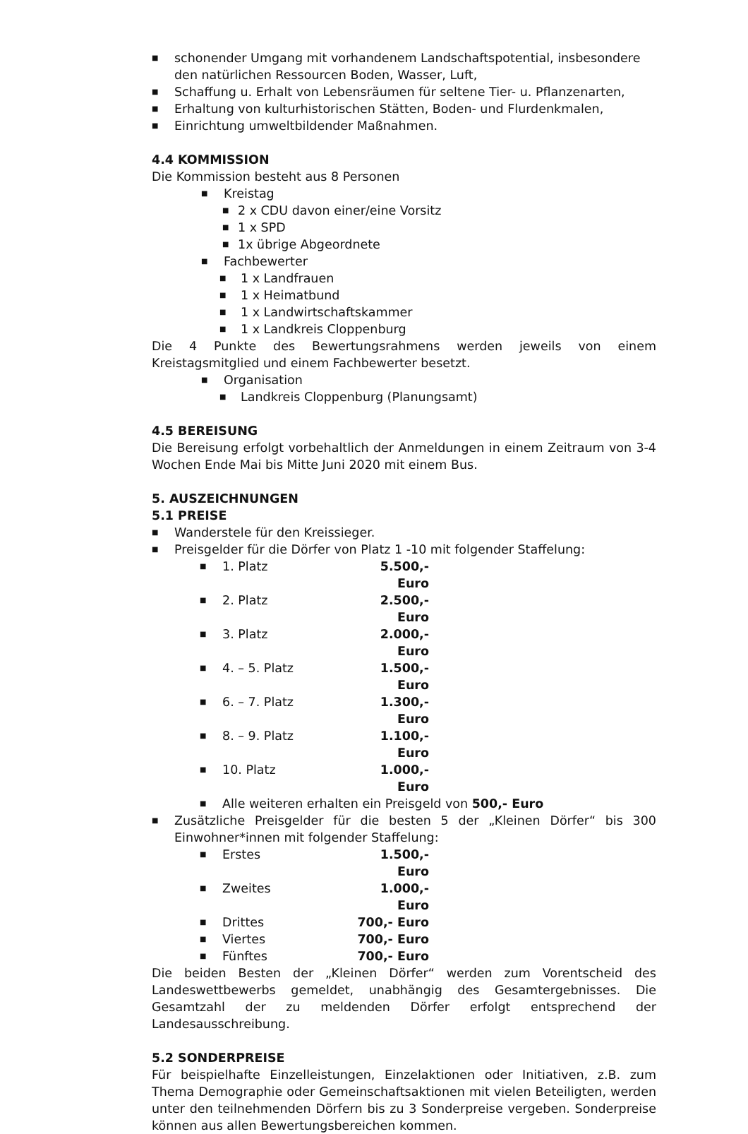■ schonender Umgang mit vorhandenem Landschaftspotential, insbesondere den natürlichen Ressourcen Boden, Wasser, Luft,
■ Schaffung u. Erhalt von Lebensräumen für seltene Tier- u. Pflanzenarten,
■ Erhaltung von kulturhistorischen Stätten, Boden- und Flurdenkmalen,
■ Einrichtung umweltbildender Maßnahmen.
4.4 KOMMISSION
Die Kommission besteht aus 8 Personen
■ Kreistag
■ 2 x CDU davon einer/eine Vorsitz
■ 1 x SPD
■ 1x übrige Abgeordnete
■ Fachbewerter
■ 1 x Landfrauen
■ 1 x Heimatbund
■ 1 x Landwirtschaftskammer
■ 1 x Landkreis Cloppenburg
Die 4 Punkte des Bewertungsrahmens werden jeweils von einem Kreistagsmitglied und einem Fachbewerter besetzt.
■ Organisation
■ Landkreis Cloppenburg (Planungsamt)
4.5 BEREISUNG
Die Bereisung erfolgt vorbehaltlich der Anmeldungen in einem Zeitraum von 3-4 Wochen Ende Mai bis Mitte Juni 2020 mit einem Bus.
5. AUSZEICHNUNGEN
5.1 PREISE
■ Wanderstele für den Kreissieger.
■ Preisgelder für die Dörfer von Platz 1 -10 mit folgender Staffelung:
■ 1. Platz 5.500,- Euro
■ 2. Platz 2.500,- Euro
■ 3. Platz 2.000,- Euro
■ 4. – 5. Platz 1.500,- Euro
■ 6. – 7. Platz 1.300,- Euro
■ 8. – 9. Platz 1.100,- Euro
■ 10. Platz 1.000,- Euro
■ Alle weiteren erhalten ein Preisgeld von 500,- Euro
■ Zusätzliche Preisgelder für die besten 5 der „Kleinen Dörfer“ bis 300 Einwohner*innen mit folgender Staffelung:
■ Erstes 1.500,- Euro
■ Zweites 1.000,- Euro
■ Drittes 700,- Euro
■ Viertes 700,- Euro
■ Fünftes 700,- Euro
Die beiden Besten der „Kleinen Dörfer“ werden zum Vorentscheid des Landeswettbewerbs gemeldet, unabhängig des Gesamtergebnisses. Die Gesamtzahl der zu meldenden Dörfer erfolgt entsprechend der Landesausschreibung.
5.2 SONDERPREISE
Für beispielhafte Einzelleistungen, Einzelaktionen oder Initiativen, z.B. zum Thema Demographie oder Gemeinschaftsaktionen mit vielen Beteiligten, werden unter den teilnehmenden Dörfern bis zu 3 Sonderpreise vergeben. Sonderpreise können aus allen Bewertungsbereichen kommen.